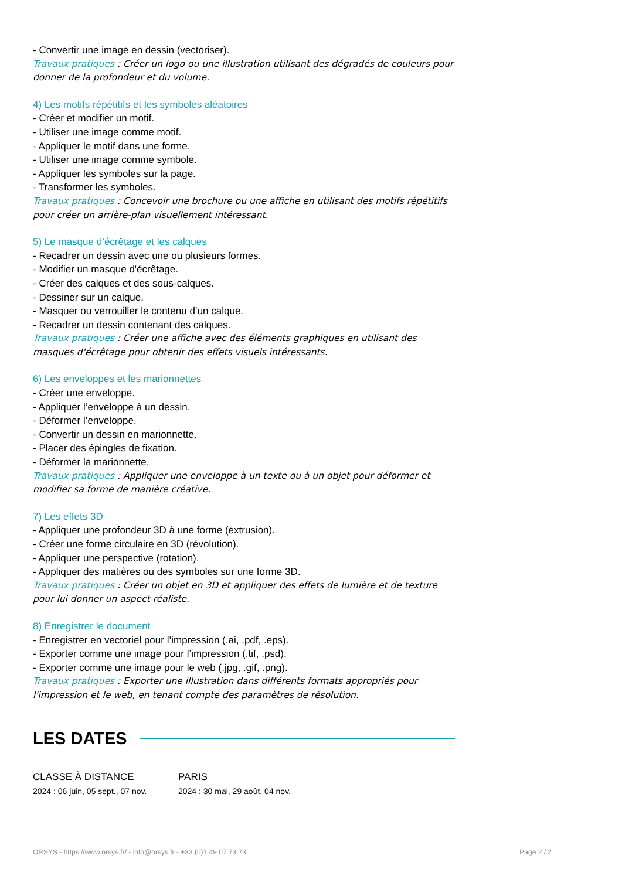- Convertir une image en dessin (vectoriser).
Travaux pratiques : Créer un logo ou une illustration utilisant des dégradés de couleurs pour donner de la profondeur et du volume.
4) Les motifs répétitifs et les symboles aléatoires
- Créer et modifier un motif.
- Utiliser une image comme motif.
- Appliquer le motif dans une forme.
- Utiliser une image comme symbole.
- Appliquer les symboles sur la page.
- Transformer les symboles.
Travaux pratiques : Concevoir une brochure ou une affiche en utilisant des motifs répétitifs pour créer un arrière-plan visuellement intéressant.
5) Le masque d’écrêtage et les calques
- Recadrer un dessin avec une ou plusieurs formes.
- Modifier un masque d'écrêtage.
- Créer des calques et des sous-calques.
- Dessiner sur un calque.
- Masquer ou verrouiller le contenu d’un calque.
- Recadrer un dessin contenant des calques.
Travaux pratiques : Créer une affiche avec des éléments graphiques en utilisant des masques d'écrêtage pour obtenir des effets visuels intéressants.
6) Les enveloppes et les marionnettes
- Créer une enveloppe.
- Appliquer l’enveloppe à un dessin.
- Déformer l’enveloppe.
- Convertir un dessin en marionnette.
- Placer des épingles de fixation.
- Déformer la marionnette.
Travaux pratiques : Appliquer une enveloppe à un texte ou à un objet pour déformer et modifier sa forme de manière créative.
7) Les effets 3D
- Appliquer une profondeur 3D à une forme (extrusion).
- Créer une forme circulaire en 3D (révolution).
- Appliquer une perspective (rotation).
- Appliquer des matières ou des symboles sur une forme 3D.
Travaux pratiques : Créer un objet en 3D et appliquer des effets de lumière et de texture pour lui donner un aspect réaliste.
8) Enregistrer le document
- Enregistrer en vectoriel pour l’impression (.ai, .pdf, .eps).
- Exporter comme une image pour l’impression (.tif, .psd).
- Exporter comme une image pour le web (.jpg, .gif, .png).
Travaux pratiques : Exporter une illustration dans différents formats appropriés pour l'impression et le web, en tenant compte des paramètres de résolution.
LES DATES
CLASSE À DISTANCE
2024 : 06 juin, 05 sept., 07 nov.
PARIS
2024 : 30 mai, 29 août, 04 nov.
ORSYS - https://www.orsys.fr/ - info@orsys.fr - +33 (0)1 49 07 73 73 Page 2 / 2